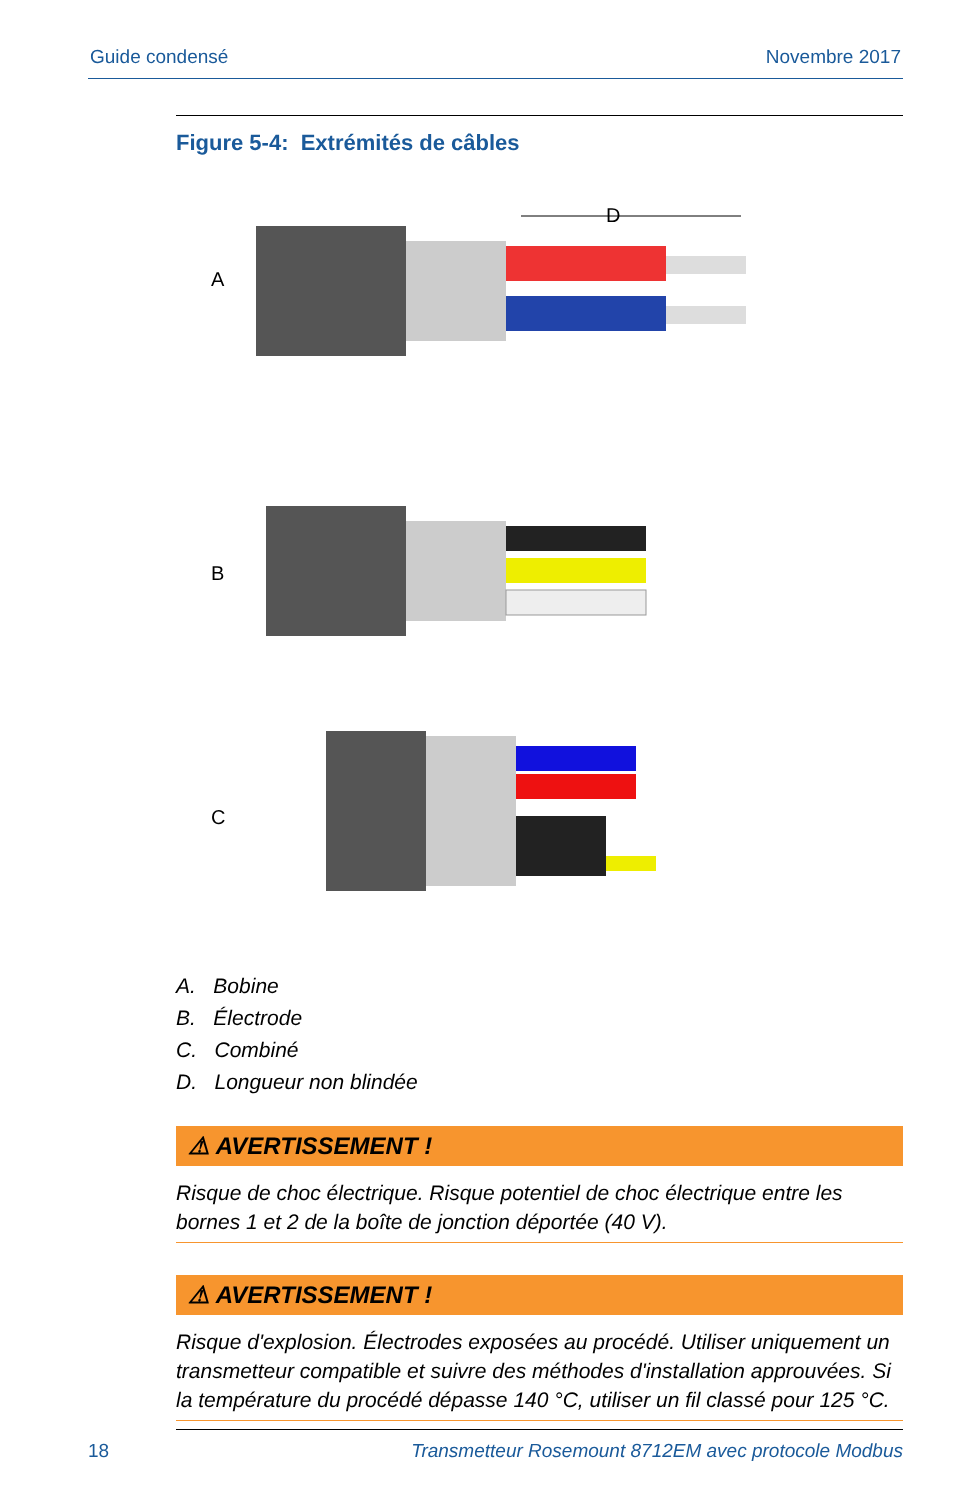Guide condensé Novembre 2017
Figure 5-4: Extrémités de câbles
A
B
C
D
A. Bobine
B. Électrode
C. Combiné
D. Longueur non blindée
⚠ AVERTISSEMENT !
Risque de choc électrique. Risque potentiel de choc électrique entre les bornes 1 et 2 de la boîte de jonction déportée (40 V).
⚠ AVERTISSEMENT !
Risque d'explosion. Électrodes exposées au procédé. Utiliser uniquement un transmetteur compatible et suivre des méthodes d'installation approuvées. Si la température du procédé dépasse 140 °C, utiliser un fil classé pour 125 °C.
18 Transmetteur Rosemount 8712EM avec protocole Modbus